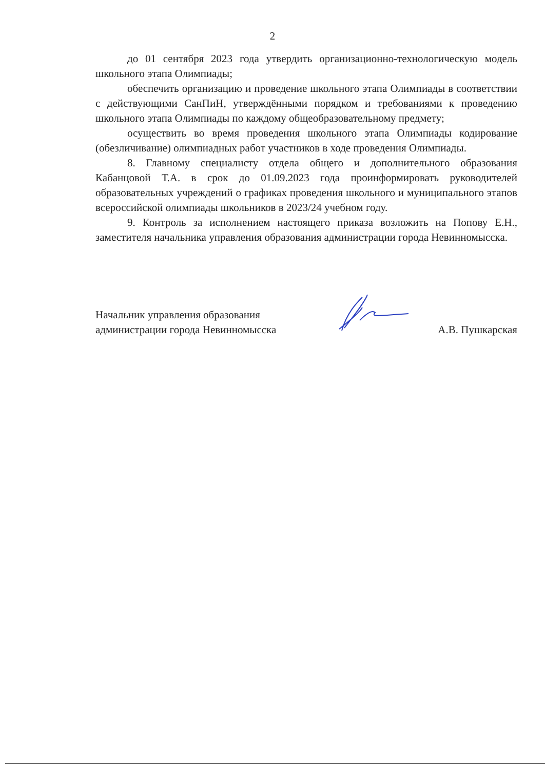2
до 01 сентября 2023 года утвердить организационно-технологическую модель школьного этапа Олимпиады;
обеспечить организацию и проведение школьного этапа Олимпиады в соответствии с действующими СанПиН, утверждёнными порядком и требованиями к проведению школьного этапа Олимпиады по каждому общеобразовательному предмету;
осуществить во время проведения школьного этапа Олимпиады кодирование (обезличивание) олимпиадных работ участников в ходе проведения Олимпиады.
8. Главному специалисту отдела общего и дополнительного образования Кабанцовой Т.А. в срок до 01.09.2023 года проинформировать руководителей образовательных учреждений о графиках проведения школьного и муниципального этапов всероссийской олимпиады школьников в 2023/24 учебном году.
9. Контроль за исполнением настоящего приказа возложить на Попову Е.Н., заместителя начальника управления образования администрации города Невинномысска.
Начальник управления образования
администрации города Невинномысска
А.В. Пушкарская